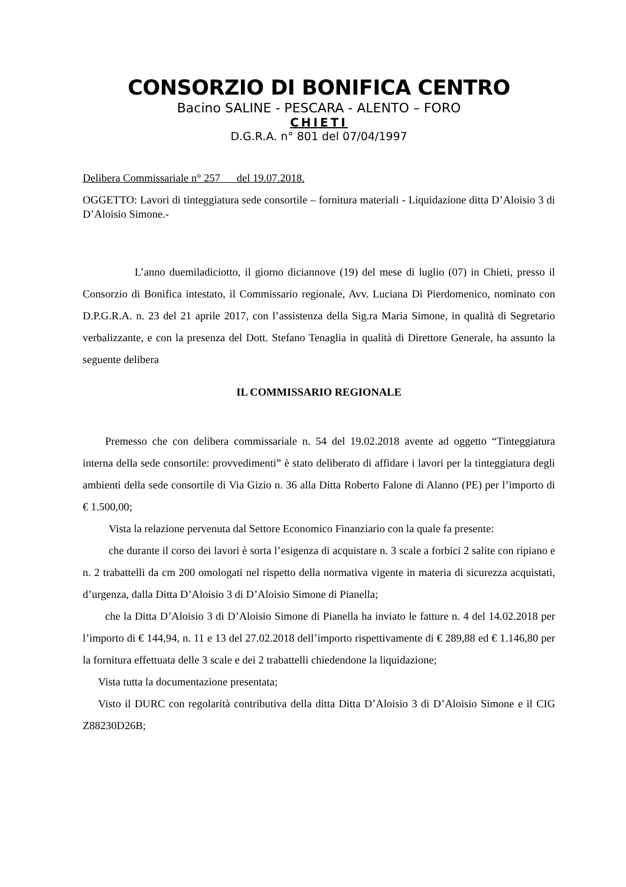CONSORZIO DI BONIFICA CENTRO
Bacino SALINE - PESCARA - ALENTO – FORO
CHIETI
D.G.R.A. n° 801 del 07/04/1997
Delibera Commissariale n° 257 del 19.07.2018.
OGGETTO: Lavori di tinteggiatura sede consortile – fornitura materiali - Liquidazione ditta D’Aloisio 3 di D’Aloisio Simone.-
L’anno duemiladiciotto, il giorno diciannove (19) del mese di luglio (07) in Chieti, presso il Consorzio di Bonifica intestato, il Commissario regionale, Avv. Luciana Di Pierdomenico, nominato con D.P.G.R.A. n. 23 del 21 aprile 2017, con l’assistenza della Sig.ra Maria Simone, in qualità di Segretario verbalizzante, e con la presenza del Dott. Stefano Tenaglia in qualità di Direttore Generale, ha assunto la seguente delibera
IL COMMISSARIO REGIONALE
Premesso che con delibera commissariale n. 54 del 19.02.2018 avente ad oggetto “Tinteggiatura interna della sede consortile: provvedimenti” è stato deliberato di affidare i lavori per la tinteggiatura degli ambienti della sede consortile di Via Gizio n. 36 alla Ditta Roberto Falone di Alanno (PE) per l’importo di € 1.500,00;
Vista la relazione pervenuta dal Settore Economico Finanziario con la quale fa presente:
che durante il corso dei lavori è sorta l’esigenza di acquistare n. 3 scale a forbici 2 salite con ripiano e n. 2 trabattelli da cm 200 omologati nel rispetto della normativa vigente in materia di sicurezza acquistati, d’urgenza, dalla Ditta D’Aloisio 3 di D’Aloisio Simone di Pianella;
che la Ditta D’Aloisio 3 di D’Aloisio Simone di Pianella ha inviato le fatture n. 4 del 14.02.2018 per l’importo di € 144,94, n. 11 e 13 del 27.02.2018 dell’importo rispettivamente di € 289,88 ed € 1.146,80 per la fornitura effettuata delle 3 scale e dei 2 trabattelli chiedendone la liquidazione;
Vista tutta la documentazione presentata;
Visto il DURC con regolarità contributiva della ditta Ditta D’Aloisio 3 di D’Aloisio Simone e il CIG Z88230D26B;